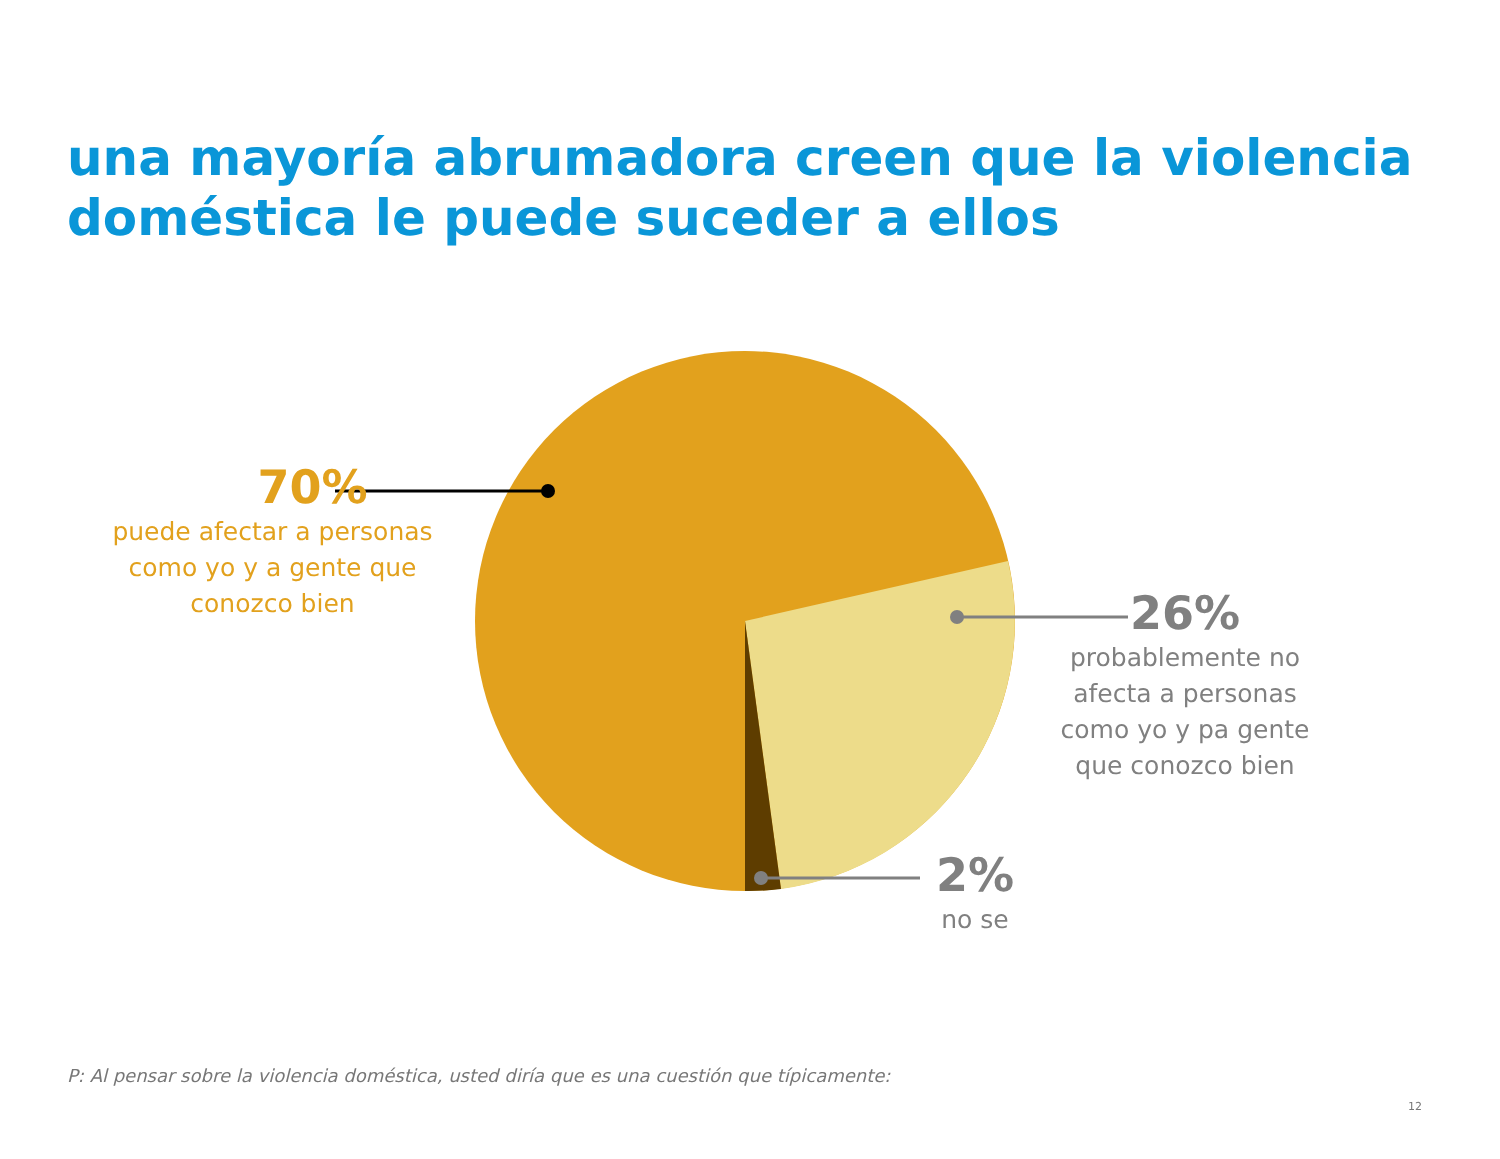una mayoría abrumadora creen que la violencia doméstica le puede suceder a ellos
70%
puede afectar a personas como yo y a gente que conozco bien
26%
probablemente no afecta a personas como yo y pa gente que conozco bien
2%
no se
P: Al pensar sobre la violencia doméstica, usted diría que es una cuestión que típicamente:
12